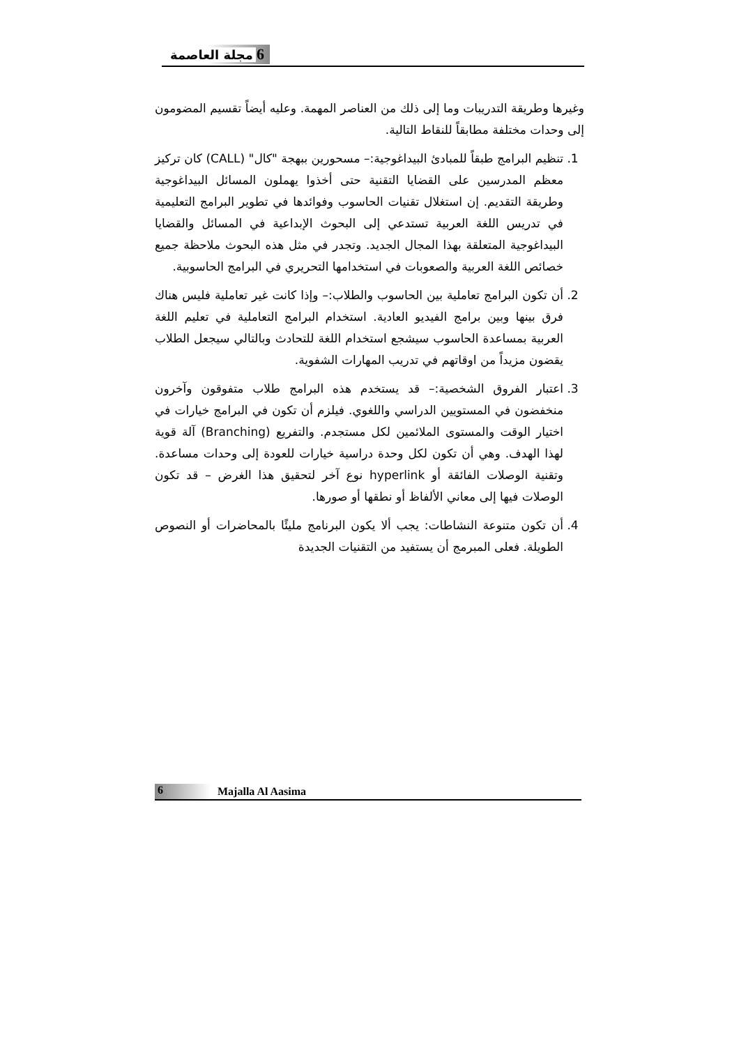6 مجلة العاصمة
وغيرها وطريقة التدريبات وما إلى ذلك من العناصر المهمة. وعليه أيضاً تقسيم المضومون إلى وحدات مختلفة مطابقاً للنقاط التالية.
1. تنظيم البرامج طبقاً للمبادئ البيداغوجية:– مسحورين ببهجة "كال" (CALL) كان تركيز معظم المدرسين على القضايا التقنية حتى أخذوا يهملون المسائل البيداغوجية وطريقة التقديم. إن استغلال تقنيات الحاسوب وفوائدها في تطوير البرامج التعليمية في تدريس اللغة العربية تستدعي إلى البحوث الإبداعية في المسائل والقضايا البيداغوجية المتعلقة بهذا المجال الجديد. وتجدر في مثل هذه البحوث ملاحظة جميع خصائص اللغة العربية والصعوبات في استخدامها التحريري في البرامج الحاسوبية.
2. أن تكون البرامج تعاملية بين الحاسوب والطلاب:– وإذا كانت غير تعاملية فليس هناك فرق بينها وبين برامج الفيديو العادية. استخدام البرامج التعاملية في تعليم اللغة العربية بمساعدة الحاسوب سيشجع استخدام اللغة للتحادث وبالتالي سيجعل الطلاب يقضون مزيداً من اوقاتهم في تدريب المهارات الشفوية.
3. اعتبار الفروق الشخصية:– قد يستخدم هذه البرامج طلاب متفوقون وآخرون منخفضون في المستويين الدراسي واللغوي. فيلزم أن تكون في البرامج خيارات في اختيار الوقت والمستوى الملائمين لكل مستجدم. والتفريع (Branching) آلة قوية لهذا الهدف. وهي أن تكون لكل وحدة دراسية خيارات للعودة إلى وحدات مساعدة. وتقنية الوصلات الفائقة أو hyperlink نوع آخر لتحقيق هذا الغرض – قد تكون الوصلات فيها إلى معاني الألفاظ أو نطقها أو صورها.
4. أن تكون متنوعة النشاطات: يجب ألا يكون البرنامج مليئًا بالمحاضرات أو النصوص الطويلة. فعلى المبرمج أن يستفيد من التقنيات الجديدة
6 Majalla Al Aasima